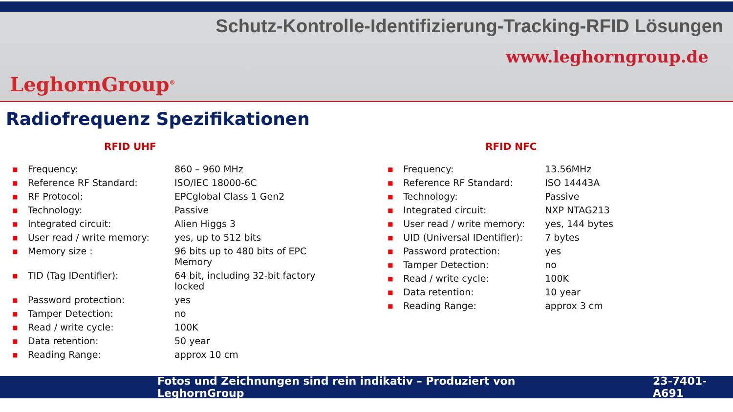Schutz-Kontrolle-Identifizierung-Tracking-RFID Lösungen
www.leghorngroup.de
LeghornGroup<sup>®</sup>
Radiofrequenz Spezifikationen
RFID UHF
| ■ | Frequency: | 860 – 960 MHz |
| ■ | Reference RF Standard: | ISO/IEC 18000-6C |
| ■ | RF Protocol: | EPCglobal Class 1 Gen2 |
| ■ | Technology: | Passive |
| ■ | Integrated circuit: | Alien Higgs 3 |
| ■ | User read / write memory: | yes, up to 512 bits |
| ■ | Memory size : | 96 bits up to 480 bits of EPC Memory |
| ■ | TID (Tag IDentifier): | 64 bit, including 32-bit factory locked |
| ■ | Password protection: | yes |
| ■ | Tamper Detection: | no |
| ■ | Read / write cycle: | 100K |
| ■ | Data retention: | 50 year |
| ■ | Reading Range: | approx 10 cm |
RFID NFC
| ■ | Frequency: | 13.56MHz |
| ■ | Reference RF Standard: | ISO 14443A |
| ■ | Technology: | Passive |
| ■ | Integrated circuit: | NXP NTAG213 |
| ■ | User read / write memory: | yes, 144 bytes |
| ■ | UID (Universal IDentifier): | 7 bytes |
| ■ | Password protection: | yes |
| ■ | Tamper Detection: | no |
| ■ | Read / write cycle: | 100K |
| ■ | Data retention: | 10 year |
| ■ | Reading Range: | approx 3 cm |
Fotos und Zeichnungen sind rein indikativ – Produziert von LeghornGroup 23-7401-A691